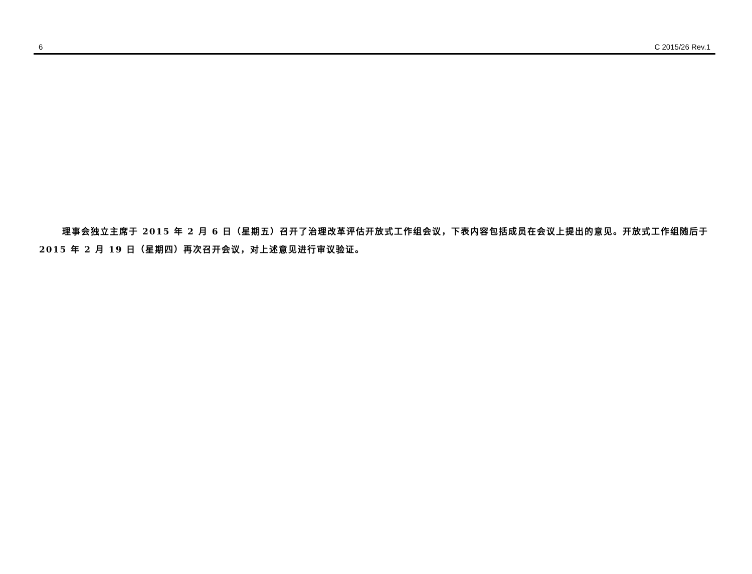6 C 2015/26 Rev.1
理事会独立主席于 2015 年 2 月 6 日（星期五）召开了治理改革评估开放式工作组会议，下表内容包括成员在会议上提出的意见。开放式工作组随后于 2015 年 2 月 19 日（星期四）再次召开会议，对上述意见进行审议验证。